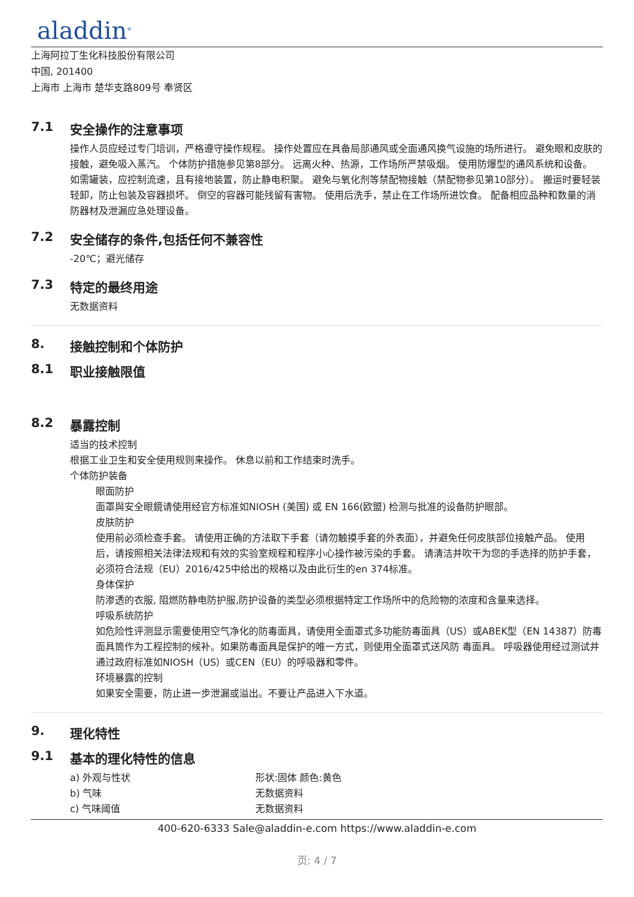aladdin<sup>®</sup>
上海阿拉丁生化科技股份有限公司
中国, 201400
上海市 上海市 楚华支路809号 奉贤区
7.1 安全操作的注意事项
操作人员应经过专门培训，严格遵守操作规程。 操作处置应在具备局部通风或全面通风换气设施的场所进行。 避免眼和皮肤的接触，避免吸入蒸汽。 个体防护措施参见第8部分。 远离火种、热源，工作场所严禁吸烟。 使用防爆型的通风系统和设备。 如需罐装，应控制流速，且有接地装置，防止静电积聚。 避免与氧化剂等禁配物接触（禁配物参见第10部分）。 搬运时要轻装轻卸，防止包装及容器损坏。 倒空的容器可能残留有害物。 使用后洗手，禁止在工作场所进饮食。 配备相应品种和数量的消防器材及泄漏应急处理设备。
7.2 安全储存的条件,包括任何不兼容性
-20℃；避光储存
7.3 特定的最终用途
无数据资料
8. 接触控制和个体防护
8.1 职业接触限值
8.2 暴露控制
适当的技术控制
根据工业卫生和安全使用规则来操作。 休息以前和工作结束时洗手。
个体防护装备
眼面防护
面罩與安全眼鏡请使用经官方标准如NIOSH (美国) 或 EN 166(欧盟) 检测与批准的设备防护眼部。
皮肤防护
使用前必须检查手套。 请使用正确的方法取下手套（请勿触摸手套的外表面），并避免任何皮肤部位接触产品。 使用后，请按照相关法律法规和有效的实验室规程和程序小心操作被污染的手套。 请清洁并吹干为您的手选择的防护手套，必须符合法规（EU）2016/425中给出的规格以及由此衍生的en 374标准。
身体保护
防渗透的衣服, 阻燃防静电防护服,防护设备的类型必须根据特定工作场所中的危险物的浓度和含量来选择。
呼吸系统防护
如危险性评测显示需要使用空气净化的防毒面具，请使用全面罩式多功能防毒面具（US）或ABEK型（EN 14387）防毒面具筒作为工程控制的候补。如果防毒面具是保护的唯一方式，则使用全面罩式送风防 毒面具。 呼吸器使用经过测试并通过政府标准如NIOSH（US）或CEN（EU）的呼吸器和零件。
环境暴露的控制
如果安全需要，防止进一步泄漏或溢出。不要让产品进入下水道。
9. 理化特性
9.1 基本的理化特性的信息
a) 外观与性状 形状:固体 颜色:黄色
b) 气味 无数据资料
c) 气味阈值 无数据资料
400-620-6333 Sale@aladdin-e.com https://www.aladdin-e.com
页: 4 / 7